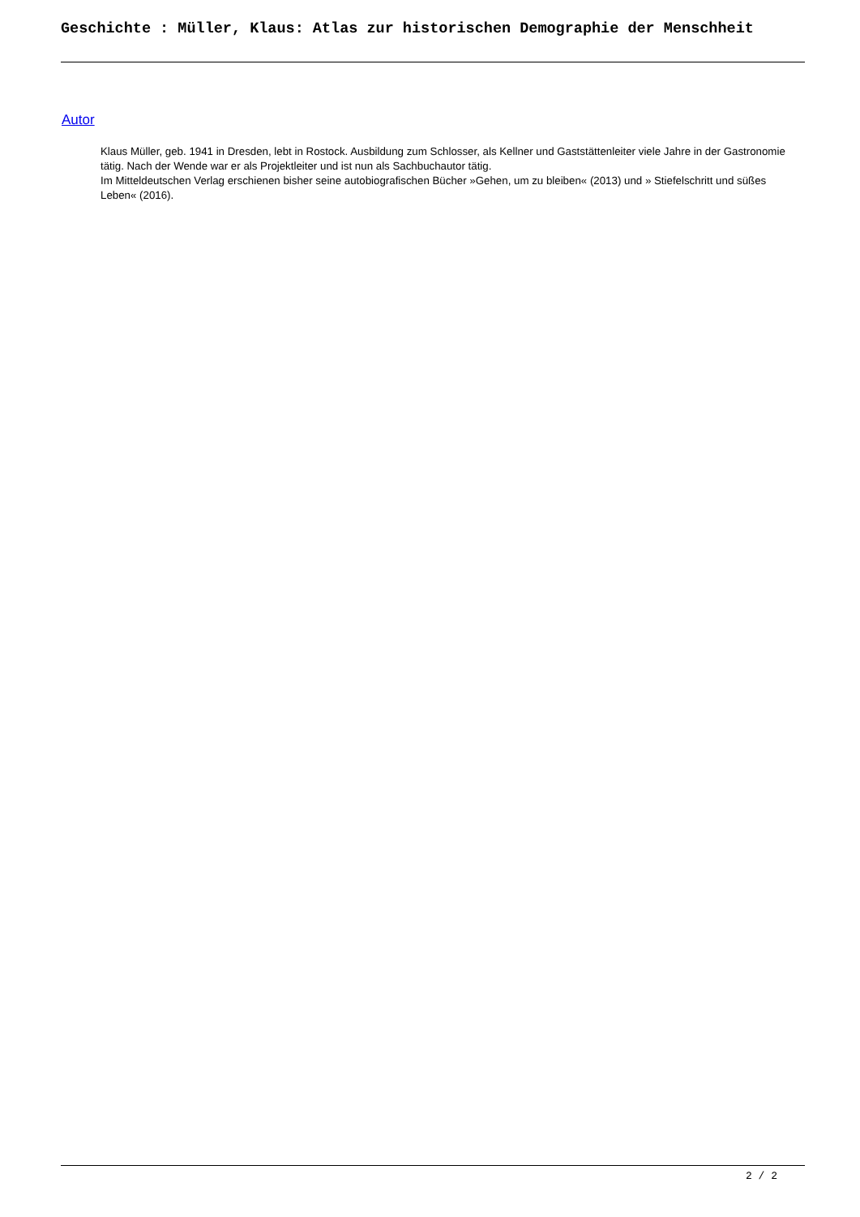Geschichte : Müller, Klaus: Atlas zur historischen Demographie der Menschheit
Autor
Klaus Müller, geb. 1941 in Dresden, lebt in Rostock. Ausbildung zum Schlosser, als Kellner und Gaststättenleiter viele Jahre in der Gastronomie tätig. Nach der Wende war er als Projektleiter und ist nun als Sachbuchautor tätig.
Im Mitteldeutschen Verlag erschienen bisher seine autobiografischen Bücher »Gehen, um zu bleiben« (2013) und » Stiefelschritt und süßes Leben« (2016).
2 / 2